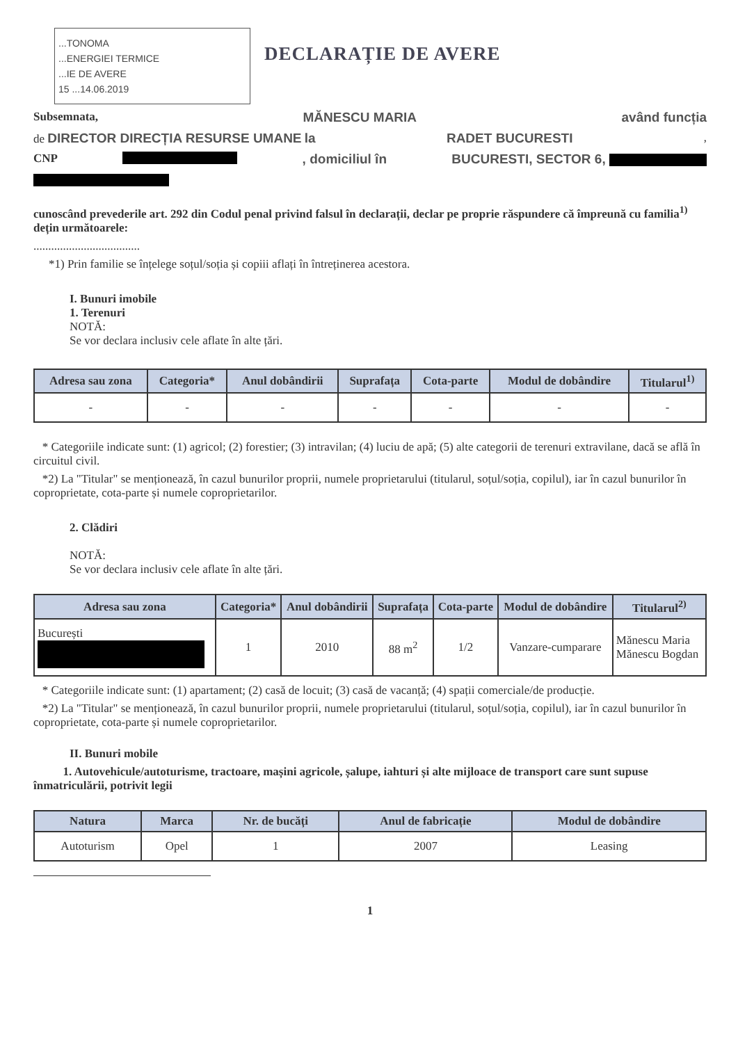...TONOMA
...ENERGIEI TERMICE
...IE DE AVERE
15 ...14.06.2019 DECLARAȚIE DE AVERE
Subsemnata, MĂNESCU MARIA având funcția
de DIRECTOR DIRECȚIA RESURSE UMANE la RADET BUCURESTI,
CNP , domiciliul în BUCURESTI, SECTOR 6,
cunoscând prevederile art. 292 din Codul penal privind falsul în declarații, declar pe proprie răspundere că împreună cu familia<sup>1)</sup> dețin următoarele:
....................................
*1) Prin familie se înțelege soțul/soția și copiii aflați în întreținerea acestora.
I. Bunuri imobile
1. Terenuri
NOTĂ:
Se vor declara inclusiv cele aflate în alte țări.
| Adresa sau zona | Categoria* | Anul dobândirii | Suprafața | Cota-parte | Modul de dobândire | Titularul<sup>1)</sup> |
| --- | --- | --- | --- | --- | --- | --- |
| - | - | - | - | - | - | - |
* Categoriile indicate sunt: (1) agricol; (2) forestier; (3) intravilan; (4) luciu de apă; (5) alte categorii de terenuri extravilane, dacă se află în circuitul civil.
*2) La "Titular" se menționează, în cazul bunurilor proprii, numele proprietarului (titularul, soțul/soția, copilul), iar în cazul bunurilor în coproprietate, cota-parte și numele coproprietarilor.
2. Clădiri
NOTĂ:
Se vor declara inclusiv cele aflate în alte țări.
| Adresa sau zona | Categoria* | Anul dobândirii | Suprafața | Cota-parte | Modul de dobândire | Titularul<sup>2)</sup> |
| --- | --- | --- | --- | --- | --- | --- |
| București | 1 | 2010 | 88 m<sup>2</sup> | 1/2 | Vanzare-cumparare | Mănescu Maria Mănescu Bogdan |
* Categoriile indicate sunt: (1) apartament; (2) casă de locuit; (3) casă de vacanță; (4) spații comerciale/de producție.
*2) La "Titular" se menționează, în cazul bunurilor proprii, numele proprietarului (titularul, soțul/soția, copilul), iar în cazul bunurilor în coproprietate, cota-parte și numele coproprietarilor.
II. Bunuri mobile
1. Autovehicule/autoturisme, tractoare, mașini agricole, șalupe, iahturi și alte mijloace de transport care sunt supuse înmatriculării, potrivit legii
| Natura | Marca | Nr. de bucăți | Anul de fabricație | Modul de dobândire |
| --- | --- | --- | --- | --- |
| Autoturism | Opel | 1 | 2007 | Leasing |
1